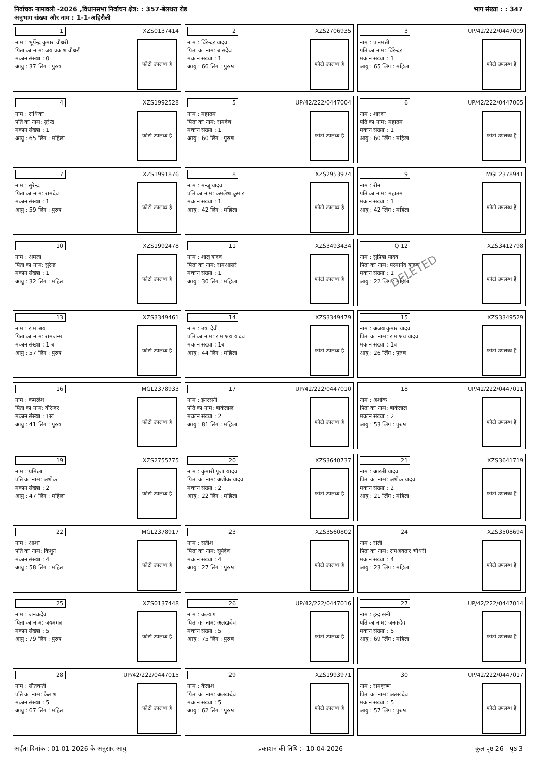निर्वाचक नामावली -2026 ,विधानसभा निर्वाचन क्षेत्र: : 357-बेलथरा रोड
अनुभाग संख्या और नाम : 1-1-अहिरौली
भाग संख्या : : 347
1 XZS0137414
नाम : भूपेंन्द्र कुमार चौधरी
पिता का नाम: जय प्रकाश चौधरी
मकान संख्या : 0
आयु : 37 लिंग : पुरुष
फोटो उपलब्ध है
2 XZS2706935
नाम : विरेन्दर यादव
पिता का नाम: बासदेव
मकान संख्या : 1
आयु : 66 लिंग : पुरुष
फोटो उपलब्ध है
3 UP/42/222/0447009
नाम : पानमती
पति का नाम: विरेन्दर
मकान संख्या : 1
आयु : 65 लिंग : महिला
फोटो उपलब्ध है
4 XZS1992528
नाम : राधिका
पति का नाम: सुरेन्द्र
मकान संख्या : 1
आयु : 65 लिंग : महिला
फोटो उपलब्ध है
5 UP/42/222/0447004
नाम : महातम
पिता का नाम: रामदेव
मकान संख्या : 1
आयु : 60 लिंग : पुरुष
फोटो उपलब्ध है
6 UP/42/222/0447005
नाम : शारदा
पति का नाम: महातम
मकान संख्या : 1
आयु : 60 लिंग : महिला
फोटो उपलब्ध है
7 XZS1991876
नाम : सुरेन्द्र
पिता का नाम: रामदेव
मकान संख्या : 1
आयु : 59 लिंग : पुरुष
फोटो उपलब्ध है
8 XZS2953974
नाम : मन्जू यादव
पति का नाम: कमलेश कुमार
मकान संख्या : 1
आयु : 42 लिंग : महिला
फोटो उपलब्ध है
9 MGL2378941
नाम : रीना
पति का नाम: महातम
मकान संख्या : 1
आयु : 42 लिंग : महिला
फोटो उपलब्ध है
10 XZS1992478
नाम : अमृता
पिता का नाम: सुरेन्द्र
मकान संख्या : 1
आयु : 32 लिंग : महिला
फोटो उपलब्ध है
11 XZS3493434
नाम : शालू यादव
पिता का नाम: रामआसरे
मकान संख्या : 1
आयु : 30 लिंग : महिला
फोटो उपलब्ध है
Q 12 XZS3412798
नाम : सुप्रिया यादव
पिता का नाम: परमानंद यादव
मकान संख्या : 1
आयु : 22 लिंग : महिला
फोटो उपलब्ध है
DELETED
13 XZS3349461
नाम : रामाश्रय
पिता का नाम: रामजन्म
मकान संख्या : 1 ब
आयु : 57 लिंग : पुरुष
फोटो उपलब्ध है
14 XZS3349479
नाम : उषा देवी
पति का नाम: रामाश्रय यादव
मकान संख्या : 1ब
आयु : 44 लिंग : महिला
फोटो उपलब्ध है
15 XZS3349529
नाम : अजय कुमार यादव
पिता का नाम: रामाश्रय यादव
मकान संख्या : 1ब
आयु : 26 लिंग : पुरुष
फोटो उपलब्ध है
16 MGL2378933
नाम : कमलेश
पिता का नाम: वीरेन्दर
मकान संख्या : 1ख
आयु : 41 लिंग : पुरुष
फोटो उपलब्ध है
17 UP/42/222/0447010
नाम : इनरसनी
पति का नाम: बाकेलाल
मकान संख्या : 2
आयु : 81 लिंग : महिला
फोटो उपलब्ध है
18 UP/42/222/0447011
नाम : अशोक
पिता का नाम: बाकेलाल
मकान संख्या : 2
आयु : 53 लिंग : पुरुष
फोटो उपलब्ध है
19 XZS2755775
नाम : प्रमिला
पति का नाम: अशोक
मकान संख्या : 2
आयु : 47 लिंग : महिला
फोटो उपलब्ध है
20 XZS3640737
नाम : कुमारी पूजा यादव
पिता का नाम: अशोक यादव
मकान संख्या : 2
आयु : 22 लिंग : महिला
फोटो उपलब्ध है
21 XZS3641719
नाम : आरती यादव
पिता का नाम: अशोक यादव
मकान संख्या : 2
आयु : 21 लिंग : महिला
फोटो उपलब्ध है
22 MGL2378917
नाम : आशा
पति का नाम: किशुन
मकान संख्या : 4
आयु : 58 लिंग : महिला
फोटो उपलब्ध है
23 XZS3560802
नाम : सतीश
पिता का नाम: सूर्यदेव
मकान संख्या : 4
आयु : 27 लिंग : पुरुष
फोटो उपलब्ध है
24 XZS3508694
नाम : रोली
पिता का नाम: रामअवतार चौधरी
मकान संख्या : 4
आयु : 23 लिंग : महिला
फोटो उपलब्ध है
25 XZS0137448
नाम : जनकदेव
पिता का नाम: जयमंगल
मकान संख्या : 5
आयु : 79 लिंग : पुरुष
फोटो उपलब्ध है
26 UP/42/222/0447016
नाम : कल्याण
पिता का नाम: अलखदेव
मकान संख्या : 5
आयु : 75 लिंग : पुरुष
फोटो उपलब्ध है
27 UP/42/222/0447014
नाम : इन्द्रासनी
पति का नाम: जनकदेव
मकान संख्या : 5
आयु : 69 लिंग : महिला
फोटो उपलब्ध है
28 UP/42/222/0447015
नाम : सीतवन्ती
पति का नाम: कैलाश
मकान संख्या : 5
आयु : 67 लिंग : महिला
फोटो उपलब्ध है
29 XZS1993971
नाम : कैलाश
पिता का नाम: अलखदेव
मकान संख्या : 5
आयु : 62 लिंग : पुरुष
फोटो उपलब्ध है
30 UP/42/222/0447017
नाम : रामकृष्ण
पिता का नाम: अलखदेव
मकान संख्या : 5
आयु : 57 लिंग : पुरुष
फोटो उपलब्ध है
अर्हता दिनांक : 01-01-2026 के अनुसार आयु प्रकाशन की तिथि :- 10-04-2026 कुल पृष्ठ 26 - पृष्ठ 3